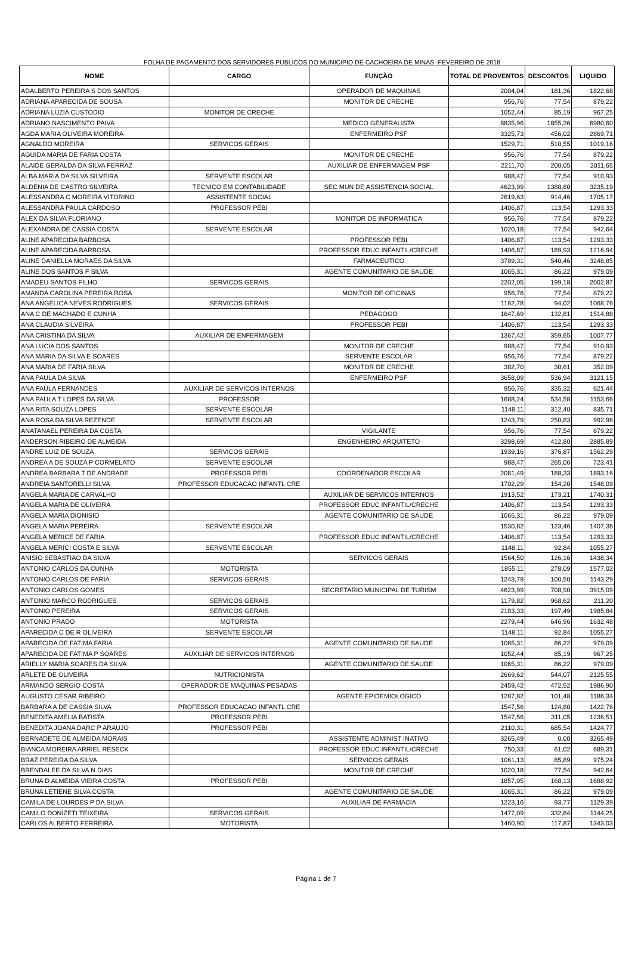FOLHA DE PAGAMENTO DOS SERVIDORES PUBLICOS DO MUNICIPIO DE CACHOEIRA DE MINAS -FEVEREIRO DE 2018
| NOME | CARGO | FUNÇÃO | TOTAL DE PROVENTOS | DESCONTOS | LIQUIDO |
| --- | --- | --- | --- | --- | --- |
| ADALBERTO PEREIRA S DOS SANTOS | | OPERADOR DE MAQUINAS | 2004,04 | 181,36 | 1822,68 |
| ADRIANA APARECIDA DE SOUSA | | MONITOR DE CRECHE | 956,76 | 77,54 | 879,22 |
| ADRIANA LUZIA CUSTODIO | MONITOR DE CRECHE | | 1052,44 | 85,19 | 967,25 |
| ADRIANO NASCIMENTO PAIVA | | MEDICO GENERALISTA | 8835,96 | 1855,36 | 6980,60 |
| AGDA MARIA OLIVEIRA MOREIRA | | ENFERMEIRO PSF | 3325,73 | 456,02 | 2869,71 |
| AGNALDO MOREIRA | SERVICOS GERAIS | | 1529,71 | 510,55 | 1019,16 |
| AGUIDA MARIA DE FARIA COSTA | | MONITOR DE CRECHE | 956,76 | 77,54 | 879,22 |
| ALAIDE GERALDA DA SILVA FERRAZ | | AUXILIAR DE ENFERMAGEM PSF | 2211,70 | 200,05 | 2011,65 |
| ALBA MARIA DA SILVA SILVEIRA | SERVENTE ESCOLAR | | 988,47 | 77,54 | 910,93 |
| ALDENIA DE CASTRO SILVEIRA | TECNICO EM CONTABILIDADE | SEC MUN DE ASSISTENCIA SOCIAL | 4623,99 | 1388,80 | 3235,19 |
| ALESSANDRA C MOREIRA VITORINO | ASSISTENTE SOCIAL | | 2619,63 | 914,46 | 1705,17 |
| ALESSANDRA PAULA CARDOSO | PROFESSOR PEBI | | 1406,87 | 113,54 | 1293,33 |
| ALEX DA SILVA FLORIANO | | MONITOR DE INFORMATICA | 956,76 | 77,54 | 879,22 |
| ALEXANDRA DE CASSIA COSTA | SERVENTE ESCOLAR | | 1020,18 | 77,54 | 942,64 |
| ALINE APARECIDA BARBOSA | | PROFESSOR PEBI | 1406,87 | 113,54 | 1293,33 |
| ALINE APARECIDA BARBOSA | | PROFESSOR EDUC INFANTIL/CRECHE | 1406,87 | 189,93 | 1216,94 |
| ALINE DANIELLA MORAES DA SILVA | | FARMACEUTICO | 3789,31 | 540,46 | 3248,85 |
| ALINE DOS SANTOS F SILVA | | AGENTE COMUNITARIO DE SAUDE | 1065,31 | 86,22 | 979,09 |
| AMADEU SANTOS FILHO | SERVICOS GERAIS | | 2202,05 | 199,18 | 2002,87 |
| AMANDA CAROLINA PEREIRA ROSA | | MONITOR DE OFICINAS | 956,76 | 77,54 | 879,22 |
| ANA ANGELICA NEVES RODRIGUES | SERVICOS GERAIS | | 1162,78 | 94,02 | 1068,76 |
| ANA C DE MACHADO E CUNHA | | PEDAGOGO | 1647,69 | 132,81 | 1514,88 |
| ANA CLAUDIA SILVEIRA | | PROFESSOR PEBI | 1406,87 | 113,54 | 1293,33 |
| ANA CRISTINA DA SILVA | AUXILIAR DE ENFERMAGEM | | 1367,42 | 359,65 | 1007,77 |
| ANA LUCIA DOS SANTOS | | MONITOR DE CRECHE | 988,47 | 77,54 | 910,93 |
| ANA MARIA DA SILVA E SOARES | | SERVENTE ESCOLAR | 956,76 | 77,54 | 879,22 |
| ANA MARIA DE FARIA SILVA | | MONITOR DE CRECHE | 382,70 | 30,61 | 352,09 |
| ANA PAULA DA SILVA | | ENFERMEIRO PSF | 3658,09 | 536,94 | 3121,15 |
| ANA PAULA FERNANDES | AUXILIAR DE SERVICOS INTERNOS | | 956,76 | 335,32 | 621,44 |
| ANA PAULA T LOPES DA SILVA | PROFESSOR | | 1688,24 | 534,58 | 1153,66 |
| ANA RITA SOUZA LOPES | SERVENTE ESCOLAR | | 1148,11 | 312,40 | 835,71 |
| ANA ROSA DA SILVA REZENDE | SERVENTE ESCOLAR | | 1243,79 | 250,83 | 992,96 |
| ANATANAEL PEREIRA DA COSTA | | VIGILANTE | 956,76 | 77,54 | 879,22 |
| ANDERSON RIBEIRO DE ALMEIDA | | ENGENHEIRO ARQUITETO | 3298,69 | 412,80 | 2885,89 |
| ANDRE LUIZ DE SOUZA | SERVICOS GERAIS | | 1939,16 | 376,87 | 1562,29 |
| ANDREA A DE SOUZA P CORMELATO | SERVENTE ESCOLAR | | 988,47 | 265,06 | 723,41 |
| ANDREA BARBARA T DE ANDRADE | PROFESSOR PEBI | COORDENADOR ESCOLAR | 2081,49 | 188,33 | 1893,16 |
| ANDREIA SANTORELLI SILVA | PROFESSOR EDUCACAO INFANTL CRE | | 1702,29 | 154,20 | 1548,09 |
| ANGELA MARIA DE CARVALHO | | AUXILIAR DE SERVICOS INTERNOS | 1913,52 | 173,21 | 1740,31 |
| ANGELA MARIA DE OLIVEIRA | | PROFESSOR EDUC INFANTIL/CRECHE | 1406,87 | 113,54 | 1293,33 |
| ANGELA MARIA DIONISIO | | AGENTE COMUNITARIO DE SAUDE | 1065,31 | 86,22 | 979,09 |
| ANGELA MARIA PEREIRA | SERVENTE ESCOLAR | | 1530,82 | 123,46 | 1407,36 |
| ANGELA MERICE DE FARIA | | PROFESSOR EDUC INFANTIL/CRECHE | 1406,87 | 113,54 | 1293,33 |
| ANGELA MERICI COSTA E SILVA | SERVENTE ESCOLAR | | 1148,11 | 92,84 | 1055,27 |
| ANISIO SEBASTIAO DA SILVA | | SERVICOS GERAIS | 1564,50 | 126,16 | 1438,34 |
| ANTONIO CARLOS DA CUNHA | MOTORISTA | | 1855,11 | 278,09 | 1577,02 |
| ANTONIO CARLOS DE FARIA | SERVICOS GERAIS | | 1243,79 | 100,50 | 1143,29 |
| ANTONIO CARLOS GOMES | | SECRETARIO MUNICIPAL DE TURISM | 4623,99 | 708,90 | 3915,09 |
| ANTONIO MARCO RODRIGUES | SERVICOS GERAIS | | 1179,82 | 968,62 | 211,20 |
| ANTONIO PEREIRA | SERVICOS GERAIS | | 2183,33 | 197,49 | 1985,84 |
| ANTONIO PRADO | MOTORISTA | | 2279,44 | 646,96 | 1632,48 |
| APARECIDA C DE R OLIVEIRA | SERVENTE ESCOLAR | | 1148,11 | 92,84 | 1055,27 |
| APARECIDA DE FATIMA FARIA | | AGENTE COMUNITARIO DE SAUDE | 1065,31 | 86,22 | 979,09 |
| APARECIDA DE FATIMA P SOARES | AUXILIAR DE SERVICOS INTERNOS | | 1052,44 | 85,19 | 967,25 |
| ARIELLY MARIA SOARES DA SILVA | | AGENTE COMUNITARIO DE SAUDE | 1065,31 | 86,22 | 979,09 |
| ARLETE DE OLIVEIRA | NUTRICIONISTA | | 2669,62 | 544,07 | 2125,55 |
| ARMANDO SERGIO COSTA | OPERADOR DE MAQUINAS PESADAS | | 2459,42 | 472,52 | 1986,90 |
| AUGUSTO CESAR RIBEIRO | | AGENTE EPIDEMIOLOGICO | 1287,82 | 101,48 | 1186,34 |
| BARBARA A DE CASSIA SILVA | PROFESSOR EDUCACAO INFANTL CRE | | 1547,56 | 124,80 | 1422,76 |
| BENEDITA AMELIA BATISTA | PROFESSOR PEBI | | 1547,56 | 311,05 | 1236,51 |
| BENEDITA JOANA DARC P ARAUJO | PROFESSOR PEBI | | 2110,31 | 685,54 | 1424,77 |
| BERNADETE DE ALMEIDA MORAIS | | ASSISTENTE ADMINIST INATIVO | 3265,49 | 0,00 | 3265,49 |
| BIANCA MOREIRA ARRIEL RESECK | | PROFESSOR EDUC INFANTIL/CRECHE | 750,33 | 61,02 | 689,31 |
| BRAZ PEREIRA DA SILVA | | SERVICOS GERAIS | 1061,13 | 85,89 | 975,24 |
| BRENDALEE DA SILVA N DIAS | | MONITOR DE CRECHE | 1020,18 | 77,54 | 942,64 |
| BRUNA D ALMEIDA VIEIRA COSTA | PROFESSOR PEBI | | 1857,05 | 168,13 | 1688,92 |
| BRUNA LETIENE SILVA COSTA | | AGENTE COMUNITARIO DE SAUDE | 1065,31 | 86,22 | 979,09 |
| CAMILA DE LOURDES P DA SILVA | | AUXILIAR DE FARMACIA | 1223,16 | 93,77 | 1129,39 |
| CAMILO DONIZETI TEIXEIRA | SERVICOS GERAIS | | 1477,09 | 332,84 | 1144,25 |
| CARLOS ALBERTO FERREIRA | MOTORISTA | | 1460,90 | 117,87 | 1343,03 |
Página 1 de 7